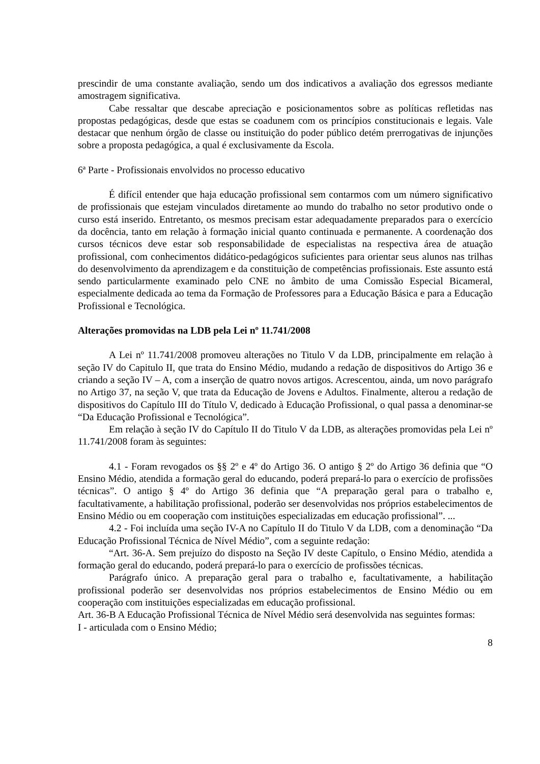prescindir de uma constante avaliação, sendo um dos indicativos a avaliação dos egressos mediante amostragem significativa.
Cabe ressaltar que descabe apreciação e posicionamentos sobre as políticas refletidas nas propostas pedagógicas, desde que estas se coadunem com os princípios constitucionais e legais. Vale destacar que nenhum órgão de classe ou instituição do poder público detém prerrogativas de injunções sobre a proposta pedagógica, a qual é exclusivamente da Escola.
6ª Parte - Profissionais envolvidos no processo educativo
É difícil entender que haja educação profissional sem contarmos com um número significativo de profissionais que estejam vinculados diretamente ao mundo do trabalho no setor produtivo onde o curso está inserido. Entretanto, os mesmos precisam estar adequadamente preparados para o exercício da docência, tanto em relação à formação inicial quanto continuada e permanente. A coordenação dos cursos técnicos deve estar sob responsabilidade de especialistas na respectiva área de atuação profissional, com conhecimentos didático-pedagógicos suficientes para orientar seus alunos nas trilhas do desenvolvimento da aprendizagem e da constituição de competências profissionais. Este assunto está sendo particularmente examinado pelo CNE no âmbito de uma Comissão Especial Bicameral, especialmente dedicada ao tema da Formação de Professores para a Educação Básica e para a Educação Profissional e Tecnológica.
Alterações promovidas na LDB pela Lei nº 11.741/2008
A Lei nº 11.741/2008 promoveu alterações no Titulo V da LDB, principalmente em relação à seção IV do Capitulo II, que trata do Ensino Médio, mudando a redação de dispositivos do Artigo 36 e criando a seção IV – A, com a inserção de quatro novos artigos. Acrescentou, ainda, um novo parágrafo no Artigo 37, na seção V, que trata da Educação de Jovens e Adultos. Finalmente, alterou a redação de dispositivos do Capítulo III do Título V, dedicado à Educação Profissional, o qual passa a denominar-se “Da Educação Profissional e Tecnológica”.
Em relação à seção IV do Capítulo II do Titulo V da LDB, as alterações promovidas pela Lei nº 11.741/2008 foram às seguintes:
4.1 - Foram revogados os §§ 2º e 4º do Artigo 36. O antigo § 2º do Artigo 36 definia que “O Ensino Médio, atendida a formação geral do educando, poderá prepará-lo para o exercício de profissões técnicas”. O antigo § 4º do Artigo 36 definia que “A preparação geral para o trabalho e, facultativamente, a habilitação profissional, poderão ser desenvolvidas nos próprios estabelecimentos de Ensino Médio ou em cooperação com instituições especializadas em educação profissional”. ...
4.2 - Foi incluída uma seção IV-A no Capítulo II do Titulo V da LDB, com a denominação “Da Educação Profissional Técnica de Nível Médio”, com a seguinte redação:
“Art. 36-A. Sem prejuízo do disposto na Seção IV deste Capítulo, o Ensino Médio, atendida a formação geral do educando, poderá prepará-lo para o exercício de profissões técnicas.
Parágrafo único. A preparação geral para o trabalho e, facultativamente, a habilitação profissional poderão ser desenvolvidas nos próprios estabelecimentos de Ensino Médio ou em cooperação com instituições especializadas em educação profissional.
Art. 36-B A Educação Profissional Técnica de Nível Médio será desenvolvida nas seguintes formas:
I - articulada com o Ensino Médio;
8